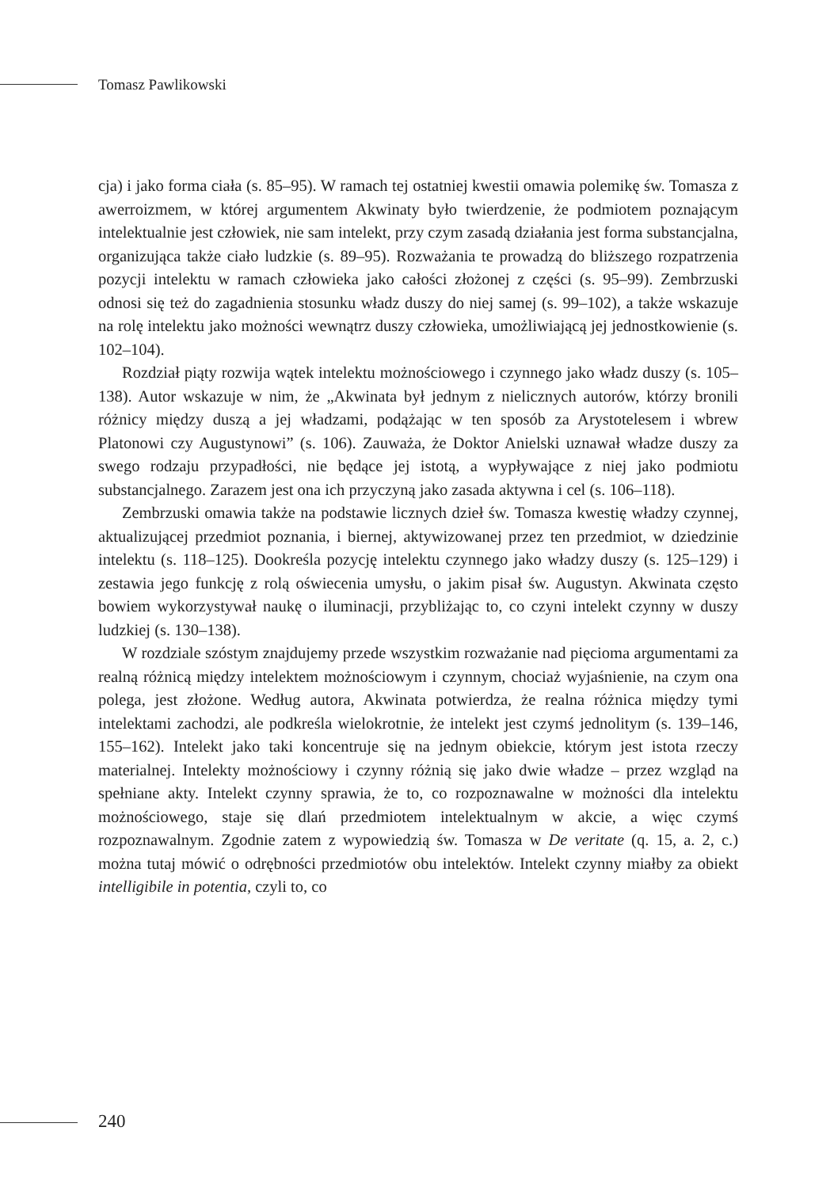Tomasz Pawlikowski
cja) i jako forma ciała (s. 85–95). W ramach tej ostatniej kwestii omawia polemikę św. Tomasza z awerroizmem, w której argumentem Akwinaty było twierdzenie, że podmiotem poznającym intelektualnie jest człowiek, nie sam intelekt, przy czym zasadą działania jest forma substancjalna, organizująca także ciało ludzkie (s. 89–95). Rozważania te prowadzą do bliższego rozpatrzenia pozycji intelektu w ramach człowieka jako całości złożonej z części (s. 95–99). Zembrzuski odnosi się też do zagadnienia stosunku władz duszy do niej samej (s. 99–102), a także wskazuje na rolę intelektu jako możności wewnątrz duszy człowieka, umożliwiającą jej jednostkowienie (s. 102–104).
Rozdział piąty rozwija wątek intelektu możnościowego i czynnego jako władz duszy (s. 105–138). Autor wskazuje w nim, że „Akwinata był jednym z nielicznych autorów, którzy bronili różnicy między duszą a jej władzami, podążając w ten sposób za Arystotelesem i wbrew Platonowi czy Augustynowi” (s. 106). Zauważa, że Doktor Anielski uznawał władze duszy za swego rodzaju przypadłości, nie będące jej istotą, a wypływające z niej jako podmiotu substancjalnego. Zarazem jest ona ich przyczyną jako zasada aktywna i cel (s. 106–118).
Zembrzuski omawia także na podstawie licznych dzieł św. Tomasza kwestię władzy czynnej, aktualizującej przedmiot poznania, i biernej, aktywizowanej przez ten przedmiot, w dziedzinie intelektu (s. 118–125). Dookreśla pozycję intelektu czynnego jako władzy duszy (s. 125–129) i zestawia jego funkcję z rolą oświecenia umysłu, o jakim pisał św. Augustyn. Akwinata często bowiem wykorzystywał naukę o iluminacji, przybliżając to, co czyni intelekt czynny w duszy ludzkiej (s. 130–138).
W rozdziale szóstym znajdujemy przede wszystkim rozważanie nad pięcioma argumentami za realną różnicą między intelektem możnościowym i czynnym, chociaż wyjaśnienie, na czym ona polega, jest złożone. Według autora, Akwinata potwierdza, że realna różnica między tymi intelektami zachodzi, ale podkreśla wielokrotnie, że intelekt jest czymś jednolitym (s. 139–146, 155–162). Intelekt jako taki koncentruje się na jednym obiekcie, którym jest istota rzeczy materialnej. Intelekty możnościowy i czynny różnią się jako dwie władze – przez wzgląd na spełniane akty. Intelekt czynny sprawia, że to, co rozpoznawalne w możności dla intelektu możnościowego, staje się dlań przedmiotem intelektualnym w akcie, a więc czymś rozpoznawalnym. Zgodnie zatem z wypowiedzią św. Tomasza w De veritate (q. 15, a. 2, c.) można tutaj mówić o odrębności przedmiotów obu intelektów. Intelekt czynny miałby za obiekt intelligibile in potentia, czyli to, co
240